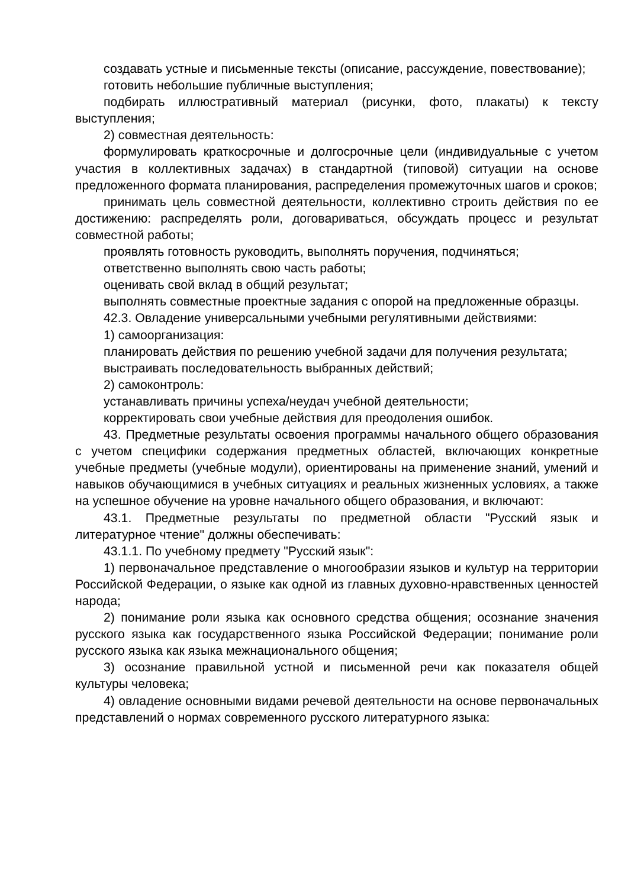создавать устные и письменные тексты (описание, рассуждение, повествование);
готовить небольшие публичные выступления;
подбирать иллюстративный материал (рисунки, фото, плакаты) к тексту выступления;
2) совместная деятельность:
формулировать краткосрочные и долгосрочные цели (индивидуальные с учетом участия в коллективных задачах) в стандартной (типовой) ситуации на основе предложенного формата планирования, распределения промежуточных шагов и сроков;
принимать цель совместной деятельности, коллективно строить действия по ее достижению: распределять роли, договариваться, обсуждать процесс и результат совместной работы;
проявлять готовность руководить, выполнять поручения, подчиняться;
ответственно выполнять свою часть работы;
оценивать свой вклад в общий результат;
выполнять совместные проектные задания с опорой на предложенные образцы.
42.3. Овладение универсальными учебными регулятивными действиями:
1) самоорганизация:
планировать действия по решению учебной задачи для получения результата;
выстраивать последовательность выбранных действий;
2) самоконтроль:
устанавливать причины успеха/неудач учебной деятельности;
корректировать свои учебные действия для преодоления ошибок.
43. Предметные результаты освоения программы начального общего образования с учетом специфики содержания предметных областей, включающих конкретные учебные предметы (учебные модули), ориентированы на применение знаний, умений и навыков обучающимися в учебных ситуациях и реальных жизненных условиях, а также на успешное обучение на уровне начального общего образования, и включают:
43.1. Предметные результаты по предметной области "Русский язык и литературное чтение" должны обеспечивать:
43.1.1. По учебному предмету "Русский язык":
1) первоначальное представление о многообразии языков и культур на территории Российской Федерации, о языке как одной из главных духовно-нравственных ценностей народа;
2) понимание роли языка как основного средства общения; осознание значения русского языка как государственного языка Российской Федерации; понимание роли русского языка как языка межнационального общения;
3) осознание правильной устной и письменной речи как показателя общей культуры человека;
4) овладение основными видами речевой деятельности на основе первоначальных представлений о нормах современного русского литературного языка: